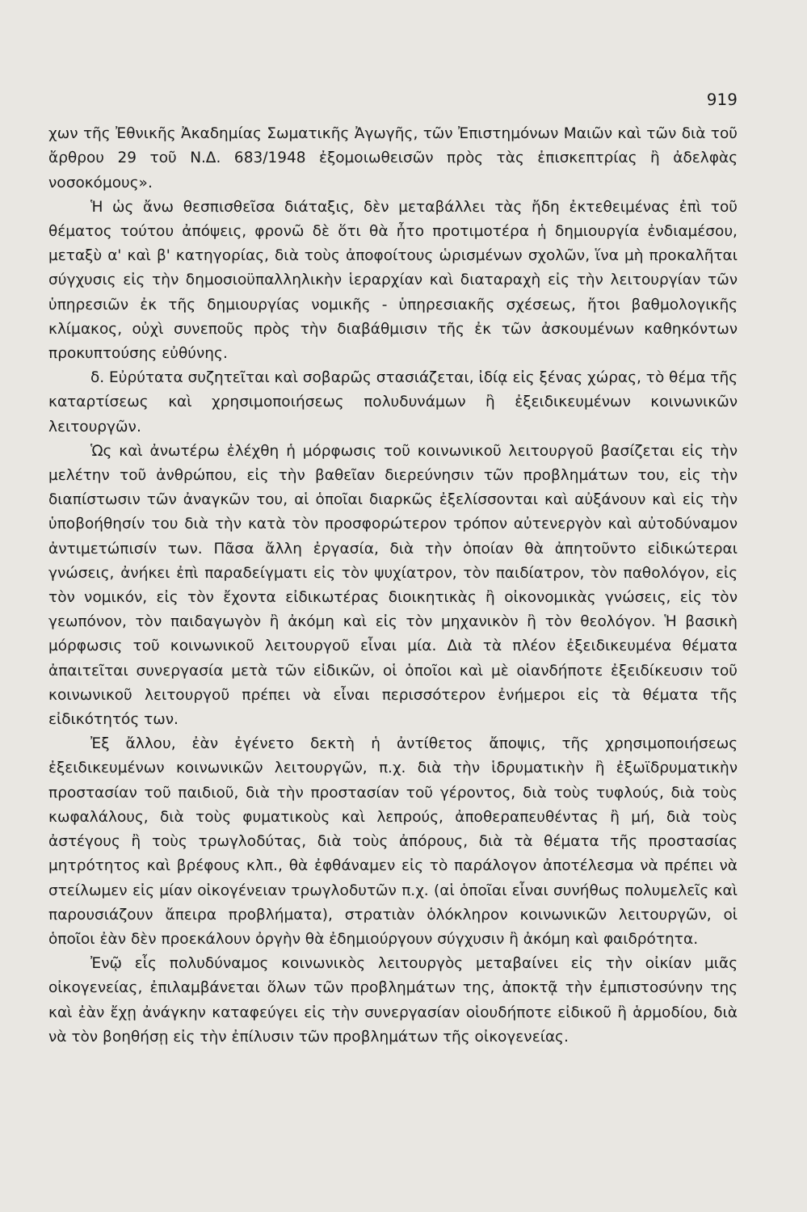919
χων τῆς Ἐθνικῆς Ἀκαδημίας Σωματικῆς Ἀγωγῆς, τῶν Ἐπιστημόνων Μαιῶν καὶ τῶν διὰ τοῦ ἄρθρου 29 τοῦ Ν.Δ. 683/1948 ἐξομοιωθεισῶν πρὸς τὰς ἐπισκεπτρίας ἢ ἀδελφὰς νοσοκόμους».
Ἡ ὡς ἄνω θεσπισθεῖσα διάταξις, δὲν μεταβάλλει τὰς ἤδη ἐκτεθειμένας ἐπὶ τοῦ θέματος τούτου ἀπόψεις, φρονῶ δὲ ὅτι θὰ ἦτο προτιμοτέρα ἡ δημιουργία ἐνδιαμέσου, μεταξὺ α' καὶ β' κατηγορίας, διὰ τοὺς ἀποφοίτους ὡρισμένων σχολῶν, ἵνα μὴ προκαλῆται σύγχυσις εἰς τὴν δημοσιοϋπαλληλικὴν ἱεραρχίαν καὶ διαταραχὴ εἰς τὴν λειτουργίαν τῶν ὑπηρεσιῶν ἐκ τῆς δημιουργίας νομικῆς - ὑπηρεσιακῆς σχέσεως, ἤτοι βαθμολογικῆς κλίμακος, οὐχὶ συνεποῦς πρὸς τὴν διαβάθμισιν τῆς ἐκ τῶν ἀσκουμένων καθηκόντων προκυπτούσης εὐθύνης.
δ. Εὐρύτατα συζητεῖται καὶ σοβαρῶς στασιάζεται, ἰδίᾳ εἰς ξένας χώρας, τὸ θέμα τῆς καταρτίσεως καὶ χρησιμοποιήσεως πολυδυνάμων ἢ ἐξειδικευμένων κοινωνικῶν λειτουργῶν.
Ὡς καὶ ἀνωτέρω ἐλέχθη ἡ μόρφωσις τοῦ κοινωνικοῦ λειτουργοῦ βασίζεται εἰς τὴν μελέτην τοῦ ἀνθρώπου, εἰς τὴν βαθεῖαν διερεύνησιν τῶν προβλημάτων του, εἰς τὴν διαπίστωσιν τῶν ἀναγκῶν του, αἱ ὁποῖαι διαρκῶς ἐξελίσσονται καὶ αὐξάνουν καὶ εἰς τὴν ὑποβοήθησίν του διὰ τὴν κατὰ τὸν προσφορώτερον τρόπον αὐτενεργὸν καὶ αὐτοδύναμον ἀντιμετώπισίν των. Πᾶσα ἄλλη ἐργασία, διὰ τὴν ὁποίαν θὰ ἀπητοῦντο εἰδικώτεραι γνώσεις, ἀνήκει ἐπὶ παραδείγματι εἰς τὸν ψυχίατρον, τὸν παιδίατρον, τὸν παθολόγον, εἰς τὸν νομικόν, εἰς τὸν ἔχοντα εἰδικωτέρας διοικητικὰς ἢ οἰκονομικὰς γνώσεις, εἰς τὸν γεωπόνον, τὸν παιδαγωγὸν ἢ ἀκόμη καὶ εἰς τὸν μηχανικὸν ἢ τὸν θεολόγον. Ἡ βασικὴ μόρφωσις τοῦ κοινωνικοῦ λειτουργοῦ εἶναι μία. Διὰ τὰ πλέον ἐξειδικευμένα θέματα ἀπαιτεῖται συνεργασία μετὰ τῶν εἰδικῶν, οἱ ὁποῖοι καὶ μὲ οἱανδήποτε ἐξειδίκευσιν τοῦ κοινωνικοῦ λειτουργοῦ πρέπει νὰ εἶναι περισσότερον ἐνήμεροι εἰς τὰ θέματα τῆς εἰδικότητός των.
Ἐξ ἄλλου, ἐὰν ἐγένετο δεκτὴ ἡ ἀντίθετος ἄποψις, τῆς χρησιμοποιήσεως ἐξειδικευμένων κοινωνικῶν λειτουργῶν, π.χ. διὰ τὴν ἱδρυματικὴν ἢ ἐξωϊδρυματικὴν προστασίαν τοῦ παιδιοῦ, διὰ τὴν προστασίαν τοῦ γέροντος, διὰ τοὺς τυφλούς, διὰ τοὺς κωφαλάλους, διὰ τοὺς φυματικοὺς καὶ λεπρούς, ἀποθεραπευθέντας ἢ μή, διὰ τοὺς ἀστέγους ἢ τοὺς τρωγλοδύτας, διὰ τοὺς ἀπόρους, διὰ τὰ θέματα τῆς προστασίας μητρότητος καὶ βρέφους κλπ., θὰ ἐφθάναμεν εἰς τὸ παράλογον ἀποτέλεσμα νὰ πρέπει νὰ στείλωμεν εἰς μίαν οἰκογένειαν τρωγλοδυτῶν π.χ. (αἱ ὁποῖαι εἶναι συνήθως πολυμελεῖς καὶ παρουσιάζουν ἄπειρα προβλήματα), στρατιὰν ὁλόκληρον κοινωνικῶν λειτουργῶν, οἱ ὁποῖοι ἐὰν δὲν προεκάλουν ὀργὴν θὰ ἐδημιούργουν σύγχυσιν ἢ ἀκόμη καὶ φαιδρότητα.
Ἐνῷ εἷς πολυδύναμος κοινωνικὸς λειτουργὸς μεταβαίνει εἰς τὴν οἰκίαν μιᾶς οἰκογενείας, ἐπιλαμβάνεται ὅλων τῶν προβλημάτων της, ἀποκτᾷ τὴν ἐμπιστοσύνην της καὶ ἐὰν ἔχῃ ἀνάγκην καταφεύγει εἰς τὴν συνεργασίαν οἱουδήποτε εἰδικοῦ ἢ ἁρμοδίου, διὰ νὰ τὸν βοηθήσῃ εἰς τὴν ἐπίλυσιν τῶν προβλημάτων τῆς οἰκογενείας.